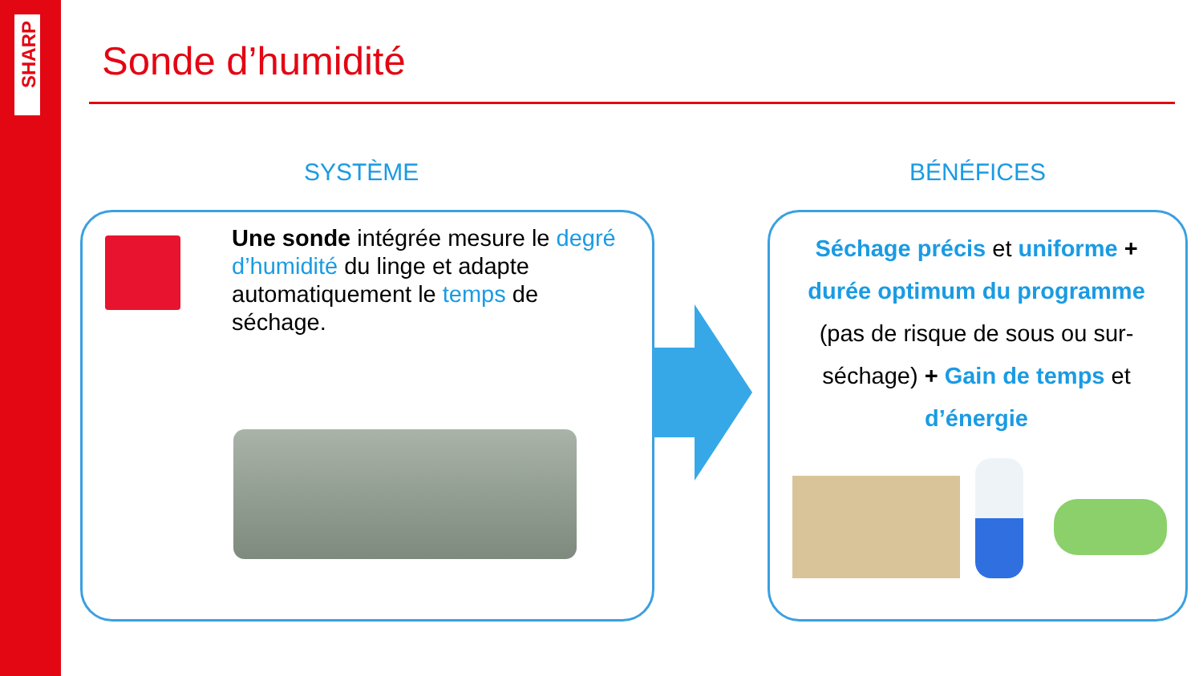SHARP
Sonde d’humidité
SYSTÈME BÉNÉFICES
Une sonde intégrée mesure le degré d’humidité du linge et adapte automatiquement le temps de séchage.
Séchage précis et uniforme + durée optimum du programme (pas de risque de sous ou sur-séchage) + Gain de temps et d’énergie